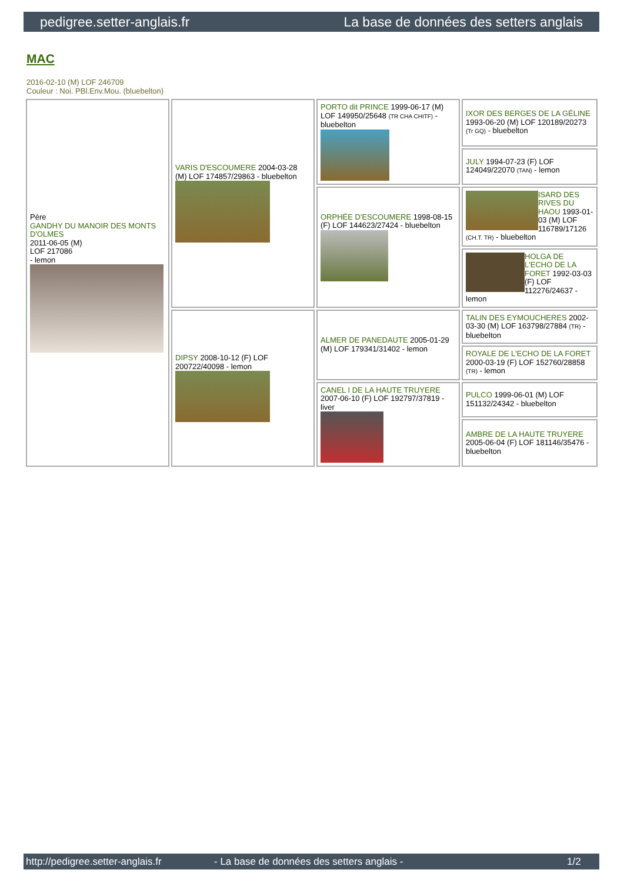pedigree.setter-anglais.fr La base de données des setters anglais
MAC
2016-02-10 (M) LOF 246709
Couleur : Noi. PBl.Env.Mou. (bluebelton)
| Père GANDHY DU MANOIR DES MONTS D'OLMES 2011-06-05 (M) LOF 217086 - lemon | VARIS D'ESCOUMERE 2004-03-28 (M) LOF 174857/29863 - bluebelton | PORTO dit PRINCE 1999-06-17 (M) LOF 149950/25648 (TR CHA CHITF) - bluebelton | IXOR DES BERGES DE LA GÉLINE 1993-06-20 (M) LOF 120189/20273 (Tr GQ) - bluebelton |
| | | | JULY 1994-07-23 (F) LOF 124049/22070 (TAN) - lemon |
| | | ORPHÉE D'ESCOUMERE 1998-08-15 (F) LOF 144623/27424 - bluebelton | ISARD DES RIVES DU HAOU 1993-01-03 (M) LOF 116789/17126 (CH.T. TR) - bluebelton |
| | | | HOLGA DE L'ECHO DE LA FORET 1992-03-03 (F) LOF 112276/24637 - lemon |
| | DIPSY 2008-10-12 (F) LOF 200722/40098 - lemon | ALMER DE PANEDAUTE 2005-01-29 (M) LOF 179341/31402 - lemon | TALIN DES EYMOUCHERES 2002-03-30 (M) LOF 163798/27884 (TR) - bluebelton |
| | | | ROYALE DE L'ECHO DE LA FORET 2000-03-19 (F) LOF 152760/28858 (TR) - lemon |
| | | CANEL I DE LA HAUTE TRUYERE 2007-06-10 (F) LOF 192797/37819 - liver | PULCO 1999-06-01 (M) LOF 151132/24342 - bluebelton |
| | | | AMBRE DE LA HAUTE TRUYERE 2005-06-04 (F) LOF 181146/35476 - bluebelton |
http://pedigree.setter-anglais.fr - La base de données des setters anglais - 1/2